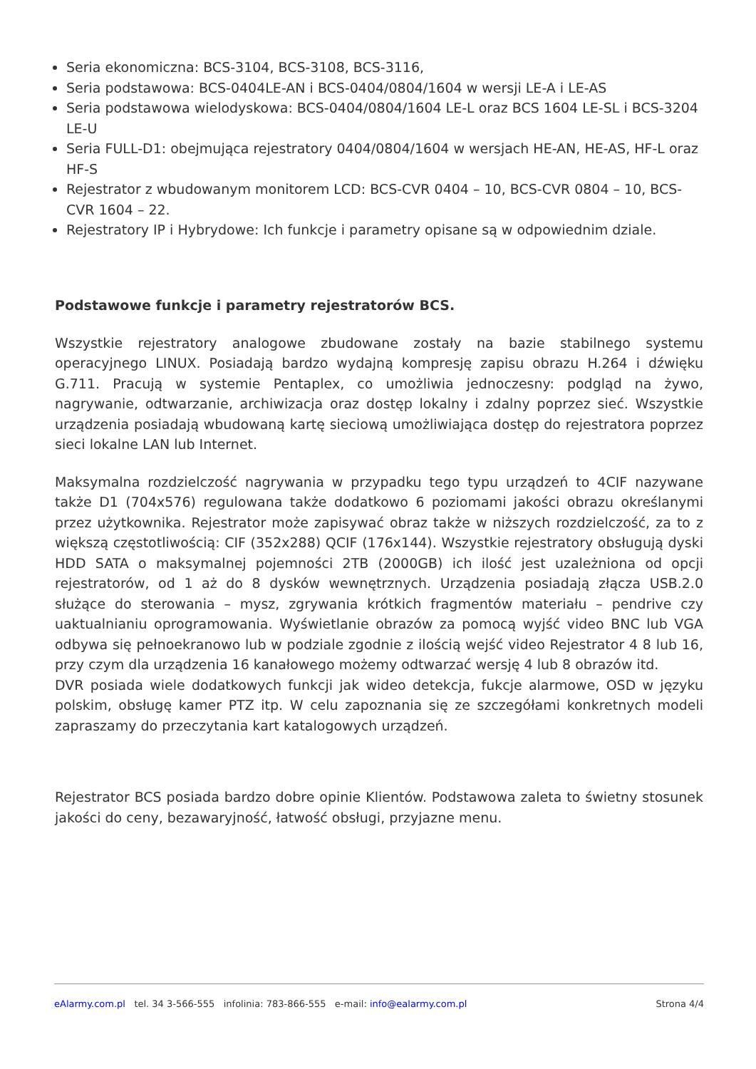Seria ekonomiczna: BCS-3104, BCS-3108, BCS-3116,
Seria podstawowa: BCS-0404LE-AN i BCS-0404/0804/1604 w wersji LE-A i LE-AS
Seria podstawowa wielodyskowa: BCS-0404/0804/1604 LE-L oraz BCS 1604 LE-SL i BCS-3204 LE-U
Seria FULL-D1: obejmująca rejestratory 0404/0804/1604 w wersjach HE-AN, HE-AS, HF-L oraz HF-S
Rejestrator z wbudowanym monitorem LCD: BCS-CVR 0404 – 10, BCS-CVR 0804 – 10, BCS-CVR 1604 – 22.
Rejestratory IP i Hybrydowe: Ich funkcje i parametry opisane są w odpowiednim dziale.
Podstawowe funkcje i parametry rejestratorów BCS.
Wszystkie rejestratory analogowe zbudowane zostały na bazie stabilnego systemu operacyjnego LINUX. Posiadają bardzo wydajną kompresję zapisu obrazu H.264 i dźwięku G.711. Pracują w systemie Pentaplex, co umożliwia jednoczesny: podgląd na żywo, nagrywanie, odtwarzanie, archiwizacja oraz dostęp lokalny i zdalny poprzez sieć. Wszystkie urządzenia posiadają wbudowaną kartę sieciową umożliwiająca dostęp do rejestratora poprzez sieci lokalne LAN lub Internet.
Maksymalna rozdzielczość nagrywania w przypadku tego typu urządzeń to 4CIF nazywane także D1 (704x576) regulowana także dodatkowo 6 poziomami jakości obrazu określanymi przez użytkownika. Rejestrator może zapisywać obraz także w niższych rozdzielczość, za to z większą częstotliwością: CIF (352x288) QCIF (176x144). Wszystkie rejestratory obsługują dyski HDD SATA o maksymalnej pojemności 2TB (2000GB) ich ilość jest uzależniona od opcji rejestratorów, od 1 aż do 8 dysków wewnętrznych. Urządzenia posiadają złącza USB.2.0 służące do sterowania – mysz, zgrywania krótkich fragmentów materiału – pendrive czy uaktualnianiu oprogramowania. Wyświetlanie obrazów za pomocą wyjść video BNC lub VGA odbywa się pełnoekranowo lub w podziale zgodnie z ilością wejść video Rejestrator 4 8 lub 16, przy czym dla urządzenia 16 kanałowego możemy odtwarzać wersję 4 lub 8 obrazów itd.
DVR posiada wiele dodatkowych funkcji jak wideo detekcja, fukcje alarmowe, OSD w języku polskim, obsługę kamer PTZ itp. W celu zapoznania się ze szczegółami konkretnych modeli zapraszamy do przeczytania kart katalogowych urządzeń.
Rejestrator BCS posiada bardzo dobre opinie Klientów. Podstawowa zaleta to świetny stosunek jakości do ceny, bezawaryjność, łatwość obsługi, przyjazne menu.
eAlarmy.com.pl tel. 34 3-566-555 infolinia: 783-866-555 e-mail: info@ealarmy.com.pl Strona 4/4